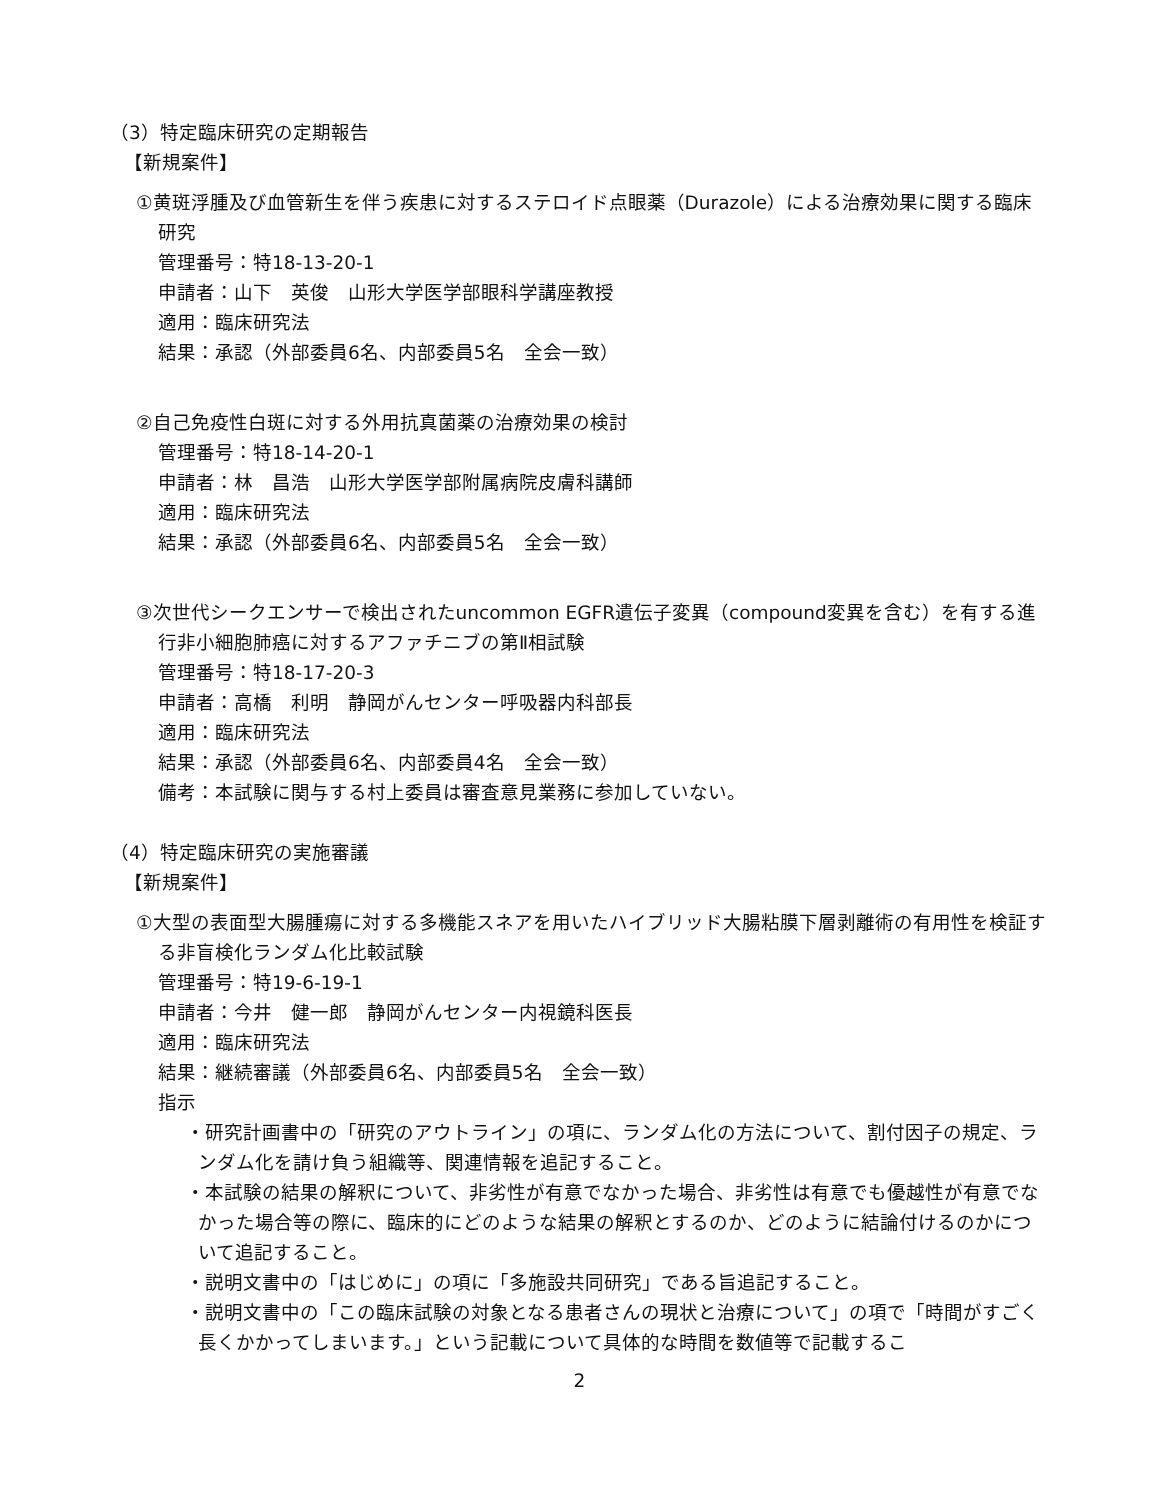（3）特定臨床研究の定期報告
【新規案件】
①黄斑浮腫及び血管新生を伴う疾患に対するステロイド点眼薬（Durazole）による治療効果に関する臨床研究
管理番号：特18-13-20-1
申請者：山下　英俊　山形大学医学部眼科学講座教授
適用：臨床研究法
結果：承認（外部委員6名、内部委員5名　全会一致）
②自己免疫性白斑に対する外用抗真菌薬の治療効果の検討
管理番号：特18-14-20-1
申請者：林　昌浩　山形大学医学部附属病院皮膚科講師
適用：臨床研究法
結果：承認（外部委員6名、内部委員5名　全会一致）
③次世代シークエンサーで検出されたuncommon EGFR遺伝子変異（compound変異を含む）を有する進行非小細胞肺癌に対するアファチニブの第Ⅱ相試験
管理番号：特18-17-20-3
申請者：高橋　利明　静岡がんセンター呼吸器内科部長
適用：臨床研究法
結果：承認（外部委員6名、内部委員4名　全会一致）
備考：本試験に関与する村上委員は審査意見業務に参加していない。
（4）特定臨床研究の実施審議
【新規案件】
①大型の表面型大腸腫瘍に対する多機能スネアを用いたハイブリッド大腸粘膜下層剥離術の有用性を検証する非盲検化ランダム化比較試験
管理番号：特19-6-19-1
申請者：今井　健一郎　静岡がんセンター内視鏡科医長
適用：臨床研究法
結果：継続審議（外部委員6名、内部委員5名　全会一致）
指示
・研究計画書中の「研究のアウトライン」の項に、ランダム化の方法について、割付因子の規定、ランダム化を請け負う組織等、関連情報を追記すること。
・本試験の結果の解釈について、非劣性が有意でなかった場合、非劣性は有意でも優越性が有意でなかった場合等の際に、臨床的にどのような結果の解釈とするのか、どのように結論付けるのかについて追記すること。
・説明文書中の「はじめに」の項に「多施設共同研究」である旨追記すること。
・説明文書中の「この臨床試験の対象となる患者さんの現状と治療について」の項で「時間がすごく長くかかってしまいます。」という記載について具体的な時間を数値等で記載するこ
2